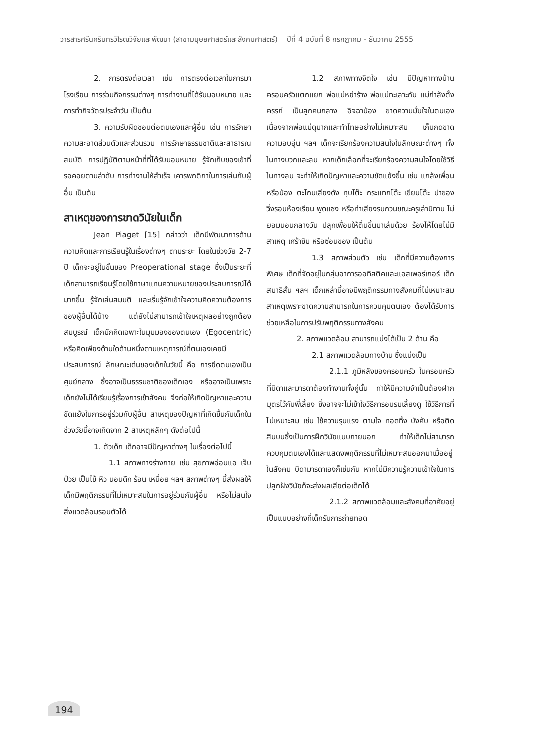วารสารศรีนครินทรวิโรฒวิจัยและพัฒนา (สาขามนุษยศาสตร์และสังคมศาสตร์) ปีที่ 4 ฉบับที่ 8 กรกฎาคม - ธันวาคม 2555
2. การตรงต่อเวลา เช่น การตรงต่อเวลาในการมาโรงเรียน การร่วมกิจกรรมต่างๆ การทำงานที่ได้รับมอบหมาย และการทำกิจวัตรประจำวัน เป็นต้น
3. ความรับผิดชอบต่อตนเองและผู้อื่น เช่น การรักษาความสะอาดส่วนตัวและส่วนรวม การรักษาธรรมชาติและสาธารณสมบัติ การปฏิบัติตามหน้าที่ที่ได้รับมอบหมาย รู้จักเก็บของเข้าที่ รอคอยตามลำดับ การทำงานให้สำเร็จ เคารพกติกาในการเล่นกับผู้อื่น เป็นต้น
สาเหตุของการขาดวินัยในเด็ก
Jean Piaget [15] กล่าวว่า เด็กมีพัฒนาการด้านความคิดและการเรียนรู้ในเรื่องต่างๆ ตามระยะ โดยในช่วงวัย 2-7 ปี เด็กจะอยู่ในขั้นของ Preoperational stage ซึ่งเป็นระยะที่เด็กสามารถเรียนรู้โดยใช้ภาษาแทนความหมายของประสบการณ์ได้มากขึ้น รู้จักเล่นสมมติ และเริ่มรู้จักเข้าใจความคิดความต้องการของผู้อื่นได้บ้าง แต่ยังไม่สามารถเข้าใจเหตุผลอย่างถูกต้องสมบูรณ์ เด็กมักคิดเฉพาะในมุมมองของตนเอง (Egocentric) หรือคิดเพียงด้านใดด้านหนึ่งตามเหตุการณ์ที่ตนเองเคยมีประสบการณ์ ลักษณะเด่นของเด็กในวัยนี้ คือ การยึดตนเองเป็นศูนย์กลาง ซึ่งอาจเป็นธรรมชาติของเด็กเอง หรืออาจเป็นเพราะเด็กยังไม่ได้เรียนรู้เรื่องการเข้าสังคม จึงก่อให้เกิดปัญหาและความขัดแย้งในการอยู่ร่วมกับผู้อื่น สาเหตุของปัญหาที่เกิดขึ้นกับเด็กในช่วงวัยนี้อาจเกิดจาก 2 สาเหตุหลักๆ ดังต่อไปนี้
1. ตัวเด็ก เด็กอาจมีปัญหาต่างๆ ในเรื่องต่อไปนี้
1.1 สภาพทางร่างกาย เช่น สุขภาพอ่อนแอ เจ็บป่วย เป็นไข้ หิว นอนดึก ร้อน เหนื่อย ฯลฯ สภาพต่างๆ นี้ส่งผลให้เด็กมีพฤติกรรมที่ไม่เหมาะสมในการอยู่ร่วมกับผู้อื่น หรือไม่สนใจสิ่งแวดล้อมรอบตัวได้
1.2 สภาพทางจิตใจ เช่น มีปัญหาทางบ้าน ครอบครัวแตกแยก พ่อแม่หย่าร้าง พ่อแม่ทะเลาะกัน แม่กำลังตั้งครรภ์ เป็นลูกคนกลาง อิจฉาน้อง ขาดความมั่นใจในตนเองเนื่องจากพ่อแม่ดุมากและทำโทษอย่างไม่เหมาะสม เก็บกดขาดความอบอุ่น ฯลฯ เด็กจะเรียกร้องความสนใจในลักษณะต่างๆ ทั้งในทางบวกและลบ หากเด็กเลือกที่จะเรียกร้องความสนใจโดยใช้วิธีในทางลบ จะทำให้เกิดปัญหาและความขัดแย้งขึ้น เช่น แกล้งเพื่อนหรือน้อง ตะโกนเสียงดัง ทุบโต๊ะ กระแทกโต๊ะ เขียนโต๊ะ ปาของ วิ่งรอบห้องเรียน พูดแซง หรือทำเสียงรบกวนขณะครูเล่านิทาน ไม่ยอมนอนกลางวัน ปลุกเพื่อนให้ตื่นขึ้นมาเล่นด้วย ร้องไห้โดยไม่มีสาเหตุ เศร้าซึม หรือซ่อนของ เป็นต้น
1.3 สภาพส่วนตัว เช่น เด็กที่มีความต้องการพิเศษ เด็กที่จัดอยู่ในกลุ่มอาการออทิสติคและแอสเพอร์เกอร์ เด็กสมาธิสั้น ฯลฯ เด็กเหล่านี้อาจมีพฤติกรรมทางสังคมที่ไม่เหมาะสม สาเหตุเพราะขาดความสามารถในการควบคุมตนเอง ต้องได้รับการช่วยเหลือในการปรับพฤติกรรมทางสังคม
2. สภาพแวดล้อม สามารถแบ่งได้เป็น 2 ด้าน คือ
2.1 สภาพแวดล้อมทางบ้าน ซึ่งแบ่งเป็น
2.1.1 ภูมิหลังของครอบครัว ในครอบครัวที่บิดาและมารดาต้องทำงานทั้งคู่นั้น ทำให้มีความจำเป็นต้องฝากบุตรไว้กับพี่เลี้ยง ซึ่งอาจจะไม่เข้าใจวิธีการอบรมเลี้ยงดู ใช้วิธีการที่ไม่เหมาะสม เช่น ใช้ความรุนแรง ตามใจ ทอดทิ้ง บังคับ หรือติดสินบนซึ่งเป็นการฝึกวินัยแบบภายนอก ทำให้เด็กไม่สามารถควบคุมตนเองได้และแสดงพฤติกรรมที่ไม่เหมาะสมออกมาเมื่ออยู่ในสังคม บิดามารดาเองก็เช่นกัน หากไม่มีความรู้ความเข้าใจในการปลูกฝังวินัยก็จะส่งผลเสียต่อเด็กได้
2.1.2 สภาพแวดล้อมและสังคมที่อาศัยอยู่เป็นแบบอย่างที่เด็กรับการถ่ายทอด
194